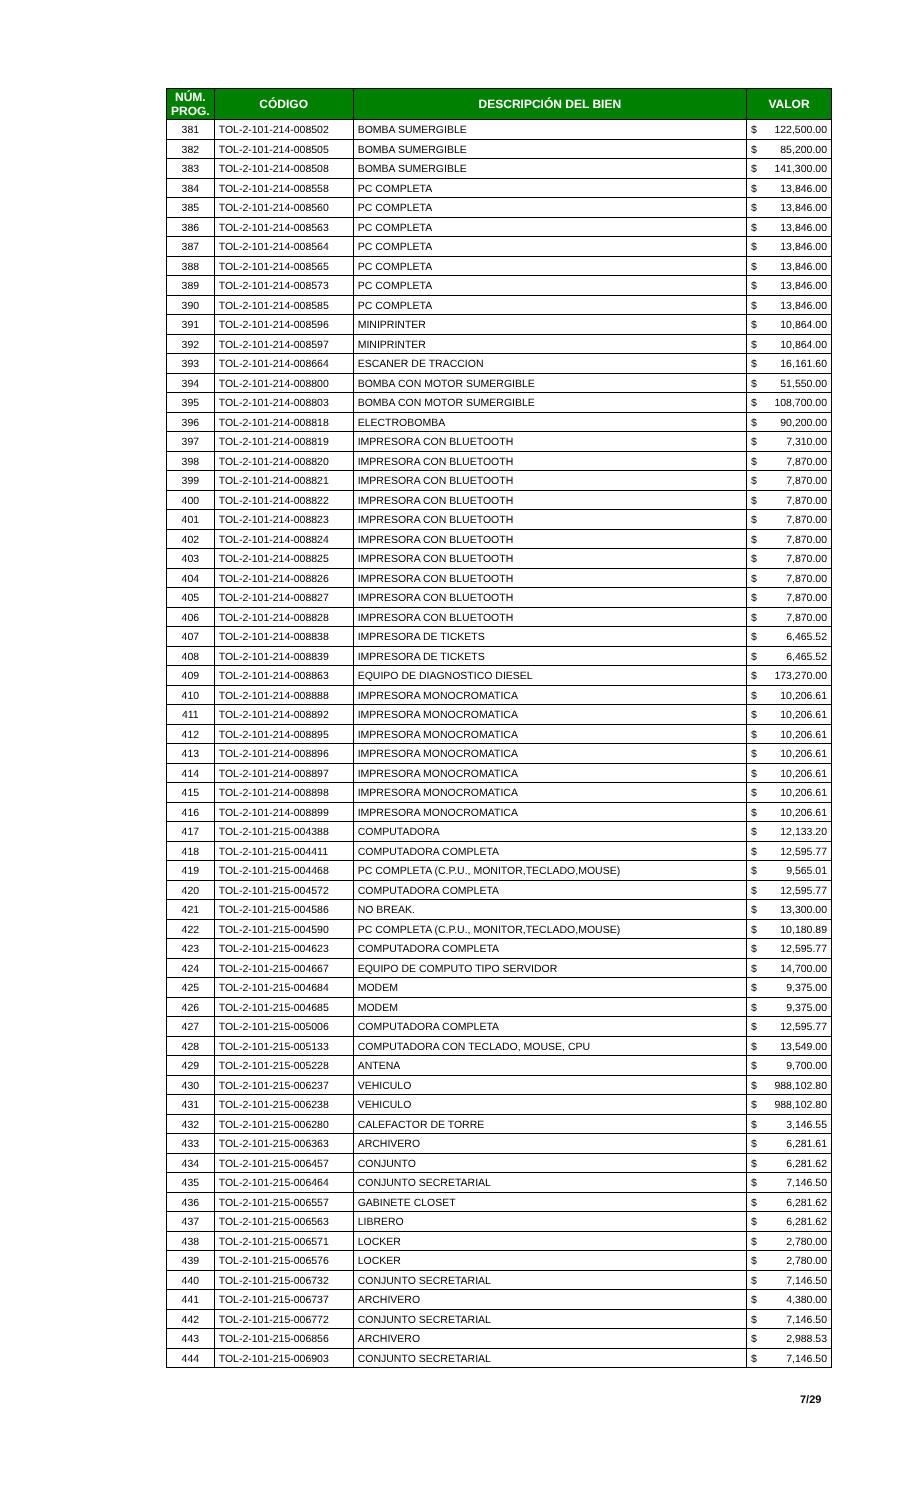| NÚM. PROG. | CÓDIGO | DESCRIPCIÓN DEL BIEN | VALOR | |
| --- | --- | --- | --- | --- |
| 381 | TOL-2-101-214-008502 | BOMBA SUMERGIBLE | $ | 122,500.00 |
| 382 | TOL-2-101-214-008505 | BOMBA SUMERGIBLE | $ | 85,200.00 |
| 383 | TOL-2-101-214-008508 | BOMBA SUMERGIBLE | $ | 141,300.00 |
| 384 | TOL-2-101-214-008558 | PC COMPLETA | $ | 13,846.00 |
| 385 | TOL-2-101-214-008560 | PC COMPLETA | $ | 13,846.00 |
| 386 | TOL-2-101-214-008563 | PC COMPLETA | $ | 13,846.00 |
| 387 | TOL-2-101-214-008564 | PC COMPLETA | $ | 13,846.00 |
| 388 | TOL-2-101-214-008565 | PC COMPLETA | $ | 13,846.00 |
| 389 | TOL-2-101-214-008573 | PC COMPLETA | $ | 13,846.00 |
| 390 | TOL-2-101-214-008585 | PC COMPLETA | $ | 13,846.00 |
| 391 | TOL-2-101-214-008596 | MINIPRINTER | $ | 10,864.00 |
| 392 | TOL-2-101-214-008597 | MINIPRINTER | $ | 10,864.00 |
| 393 | TOL-2-101-214-008664 | ESCANER DE TRACCION | $ | 16,161.60 |
| 394 | TOL-2-101-214-008800 | BOMBA CON MOTOR SUMERGIBLE | $ | 51,550.00 |
| 395 | TOL-2-101-214-008803 | BOMBA CON MOTOR SUMERGIBLE | $ | 108,700.00 |
| 396 | TOL-2-101-214-008818 | ELECTROBOMBA | $ | 90,200.00 |
| 397 | TOL-2-101-214-008819 | IMPRESORA CON BLUETOOTH | $ | 7,310.00 |
| 398 | TOL-2-101-214-008820 | IMPRESORA CON BLUETOOTH | $ | 7,870.00 |
| 399 | TOL-2-101-214-008821 | IMPRESORA CON BLUETOOTH | $ | 7,870.00 |
| 400 | TOL-2-101-214-008822 | IMPRESORA CON BLUETOOTH | $ | 7,870.00 |
| 401 | TOL-2-101-214-008823 | IMPRESORA CON BLUETOOTH | $ | 7,870.00 |
| 402 | TOL-2-101-214-008824 | IMPRESORA CON BLUETOOTH | $ | 7,870.00 |
| 403 | TOL-2-101-214-008825 | IMPRESORA CON BLUETOOTH | $ | 7,870.00 |
| 404 | TOL-2-101-214-008826 | IMPRESORA CON BLUETOOTH | $ | 7,870.00 |
| 405 | TOL-2-101-214-008827 | IMPRESORA CON BLUETOOTH | $ | 7,870.00 |
| 406 | TOL-2-101-214-008828 | IMPRESORA CON BLUETOOTH | $ | 7,870.00 |
| 407 | TOL-2-101-214-008838 | IMPRESORA DE TICKETS | $ | 6,465.52 |
| 408 | TOL-2-101-214-008839 | IMPRESORA DE TICKETS | $ | 6,465.52 |
| 409 | TOL-2-101-214-008863 | EQUIPO DE DIAGNOSTICO DIESEL | $ | 173,270.00 |
| 410 | TOL-2-101-214-008888 | IMPRESORA MONOCROMATICA | $ | 10,206.61 |
| 411 | TOL-2-101-214-008892 | IMPRESORA MONOCROMATICA | $ | 10,206.61 |
| 412 | TOL-2-101-214-008895 | IMPRESORA MONOCROMATICA | $ | 10,206.61 |
| 413 | TOL-2-101-214-008896 | IMPRESORA MONOCROMATICA | $ | 10,206.61 |
| 414 | TOL-2-101-214-008897 | IMPRESORA MONOCROMATICA | $ | 10,206.61 |
| 415 | TOL-2-101-214-008898 | IMPRESORA MONOCROMATICA | $ | 10,206.61 |
| 416 | TOL-2-101-214-008899 | IMPRESORA MONOCROMATICA | $ | 10,206.61 |
| 417 | TOL-2-101-215-004388 | COMPUTADORA | $ | 12,133.20 |
| 418 | TOL-2-101-215-004411 | COMPUTADORA COMPLETA | $ | 12,595.77 |
| 419 | TOL-2-101-215-004468 | PC COMPLETA (C.P.U., MONITOR,TECLADO,MOUSE) | $ | 9,565.01 |
| 420 | TOL-2-101-215-004572 | COMPUTADORA COMPLETA | $ | 12,595.77 |
| 421 | TOL-2-101-215-004586 | NO BREAK. | $ | 13,300.00 |
| 422 | TOL-2-101-215-004590 | PC COMPLETA (C.P.U., MONITOR,TECLADO,MOUSE) | $ | 10,180.89 |
| 423 | TOL-2-101-215-004623 | COMPUTADORA COMPLETA | $ | 12,595.77 |
| 424 | TOL-2-101-215-004667 | EQUIPO DE COMPUTO TIPO SERVIDOR | $ | 14,700.00 |
| 425 | TOL-2-101-215-004684 | MODEM | $ | 9,375.00 |
| 426 | TOL-2-101-215-004685 | MODEM | $ | 9,375.00 |
| 427 | TOL-2-101-215-005006 | COMPUTADORA COMPLETA | $ | 12,595.77 |
| 428 | TOL-2-101-215-005133 | COMPUTADORA CON TECLADO, MOUSE, CPU | $ | 13,549.00 |
| 429 | TOL-2-101-215-005228 | ANTENA | $ | 9,700.00 |
| 430 | TOL-2-101-215-006237 | VEHICULO | $ | 988,102.80 |
| 431 | TOL-2-101-215-006238 | VEHICULO | $ | 988,102.80 |
| 432 | TOL-2-101-215-006280 | CALEFACTOR DE TORRE | $ | 3,146.55 |
| 433 | TOL-2-101-215-006363 | ARCHIVERO | $ | 6,281.61 |
| 434 | TOL-2-101-215-006457 | CONJUNTO | $ | 6,281.62 |
| 435 | TOL-2-101-215-006464 | CONJUNTO SECRETARIAL | $ | 7,146.50 |
| 436 | TOL-2-101-215-006557 | GABINETE CLOSET | $ | 6,281.62 |
| 437 | TOL-2-101-215-006563 | LIBRERO | $ | 6,281.62 |
| 438 | TOL-2-101-215-006571 | LOCKER | $ | 2,780.00 |
| 439 | TOL-2-101-215-006576 | LOCKER | $ | 2,780.00 |
| 440 | TOL-2-101-215-006732 | CONJUNTO SECRETARIAL | $ | 7,146.50 |
| 441 | TOL-2-101-215-006737 | ARCHIVERO | $ | 4,380.00 |
| 442 | TOL-2-101-215-006772 | CONJUNTO SECRETARIAL | $ | 7,146.50 |
| 443 | TOL-2-101-215-006856 | ARCHIVERO | $ | 2,988.53 |
| 444 | TOL-2-101-215-006903 | CONJUNTO SECRETARIAL | $ | 7,146.50 |
7/29